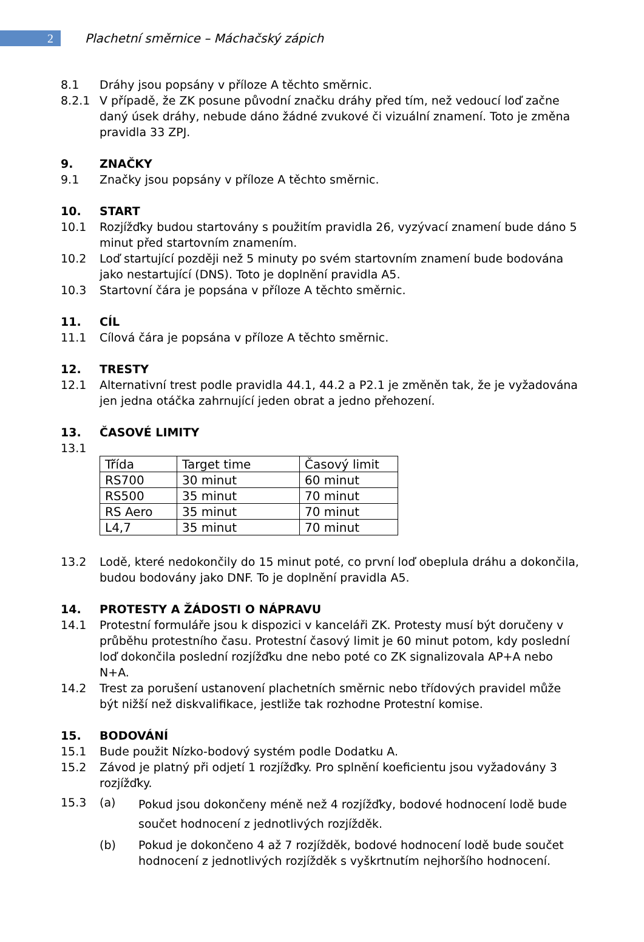2
Plachetní směrnice – Máchačský zápich
8.1 Dráhy jsou popsány v příloze A těchto směrnic.
8.2.1 V případě, že ZK posune původní značku dráhy před tím, než vedoucí loď začne daný úsek dráhy, nebude dáno žádné zvukové či vizuální znamení. Toto je změna pravidla 33 ZPJ.
9. ZNAČKY
9.1 Značky jsou popsány v příloze A těchto směrnic.
10. START
10.1 Rozjížďky budou startovány s použitím pravidla 26, vyzývací znamení bude dáno 5 minut před startovním znamením.
10.2 Loď startující později než 5 minuty po svém startovním znamení bude bodována jako nestartující (DNS). Toto je doplnění pravidla A5.
10.3 Startovní čára je popsána v příloze A těchto směrnic.
11. CÍL
11.1 Cílová čára je popsána v příloze A těchto směrnic.
12. TRESTY
12.1 Alternativní trest podle pravidla 44.1, 44.2 a P2.1 je změněn tak, že je vyžadována jen jedna otáčka zahrnující jeden obrat a jedno přehození.
13. ČASOVÉ LIMITY
13.1
| Třída | Target time | Časový limit |
| RS700 | 30 minut | 60 minut |
| RS500 | 35 minut | 70 minut |
| RS Aero | 35 minut | 70 minut |
| L4,7 | 35 minut | 70 minut |
13.2 Lodě, které nedokončily do 15 minut poté, co první loď obeplula dráhu a dokončila, budou bodovány jako DNF. To je doplnění pravidla A5.
14. PROTESTY A ŽÁDOSTI O NÁPRAVU
14.1 Protestní formuláře jsou k dispozici v kanceláři ZK. Protesty musí být doručeny v průběhu protestního času. Protestní časový limit je 60 minut potom, kdy poslední loď dokončila poslední rozjížďku dne nebo poté co ZK signalizovala AP+A nebo N+A.
14.2 Trest za porušení ustanovení plachetních směrnic nebo třídových pravidel může být nižší než diskvalifikace, jestliže tak rozhodne Protestní komise.
15. BODOVÁNÍ
15.1 Bude použit Nízko-bodový systém podle Dodatku A.
15.2 Závod je platný při odjetí 1 rozjížďky. Pro splnění koeficientu jsou vyžadovány 3 rozjížďky.
15.3 (a)
Pokud jsou dokončeny méně než 4 rozjížďky, bodové hodnocení lodě bude součet hodnocení z jednotlivých rozjížděk.
(b) Pokud je dokončeno 4 až 7 rozjížděk, bodové hodnocení lodě bude součet hodnocení z jednotlivých rozjížděk s vyškrtnutím nejhoršího hodnocení.